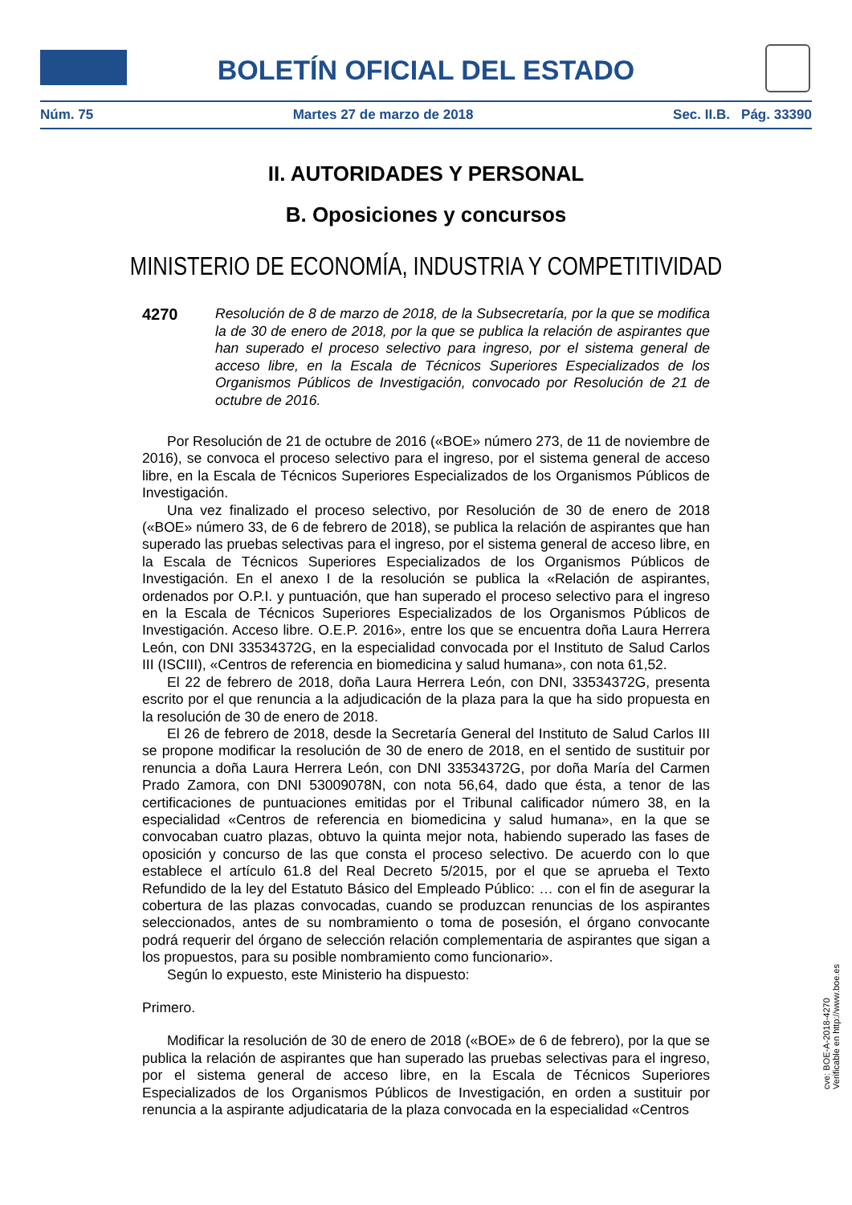BOLETÍN OFICIAL DEL ESTADO
Núm. 75 Martes 27 de marzo de 2018 Sec. II.B. Pág. 33390
II. AUTORIDADES Y PERSONAL
B. Oposiciones y concursos
MINISTERIO DE ECONOMÍA, INDUSTRIA Y COMPETITIVIDAD
4270
Resolución de 8 de marzo de 2018, de la Subsecretaría, por la que se modifica la de 30 de enero de 2018, por la que se publica la relación de aspirantes que han superado el proceso selectivo para ingreso, por el sistema general de acceso libre, en la Escala de Técnicos Superiores Especializados de los Organismos Públicos de Investigación, convocado por Resolución de 21 de octubre de 2016.
Por Resolución de 21 de octubre de 2016 («BOE» número 273, de 11 de noviembre de 2016), se convoca el proceso selectivo para el ingreso, por el sistema general de acceso libre, en la Escala de Técnicos Superiores Especializados de los Organismos Públicos de Investigación.
Una vez finalizado el proceso selectivo, por Resolución de 30 de enero de 2018 («BOE» número 33, de 6 de febrero de 2018), se publica la relación de aspirantes que han superado las pruebas selectivas para el ingreso, por el sistema general de acceso libre, en la Escala de Técnicos Superiores Especializados de los Organismos Públicos de Investigación. En el anexo I de la resolución se publica la «Relación de aspirantes, ordenados por O.P.I. y puntuación, que han superado el proceso selectivo para el ingreso en la Escala de Técnicos Superiores Especializados de los Organismos Públicos de Investigación. Acceso libre. O.E.P. 2016», entre los que se encuentra doña Laura Herrera León, con DNI 33534372G, en la especialidad convocada por el Instituto de Salud Carlos III (ISCIII), «Centros de referencia en biomedicina y salud humana», con nota 61,52.
El 22 de febrero de 2018, doña Laura Herrera León, con DNI, 33534372G, presenta escrito por el que renuncia a la adjudicación de la plaza para la que ha sido propuesta en la resolución de 30 de enero de 2018.
El 26 de febrero de 2018, desde la Secretaría General del Instituto de Salud Carlos III se propone modificar la resolución de 30 de enero de 2018, en el sentido de sustituir por renuncia a doña Laura Herrera León, con DNI 33534372G, por doña María del Carmen Prado Zamora, con DNI 53009078N, con nota 56,64, dado que ésta, a tenor de las certificaciones de puntuaciones emitidas por el Tribunal calificador número 38, en la especialidad «Centros de referencia en biomedicina y salud humana», en la que se convocaban cuatro plazas, obtuvo la quinta mejor nota, habiendo superado las fases de oposición y concurso de las que consta el proceso selectivo. De acuerdo con lo que establece el artículo 61.8 del Real Decreto 5/2015, por el que se aprueba el Texto Refundido de la ley del Estatuto Básico del Empleado Público: … con el fin de asegurar la cobertura de las plazas convocadas, cuando se produzcan renuncias de los aspirantes seleccionados, antes de su nombramiento o toma de posesión, el órgano convocante podrá requerir del órgano de selección relación complementaria de aspirantes que sigan a los propuestos, para su posible nombramiento como funcionario».
Según lo expuesto, este Ministerio ha dispuesto:
Primero.
Modificar la resolución de 30 de enero de 2018 («BOE» de 6 de febrero), por la que se publica la relación de aspirantes que han superado las pruebas selectivas para el ingreso, por el sistema general de acceso libre, en la Escala de Técnicos Superiores Especializados de los Organismos Públicos de Investigación, en orden a sustituir por renuncia a la aspirante adjudicataria de la plaza convocada en la especialidad «Centros
cve: BOE-A-2018-4270
Verificable en http://www.boe.es